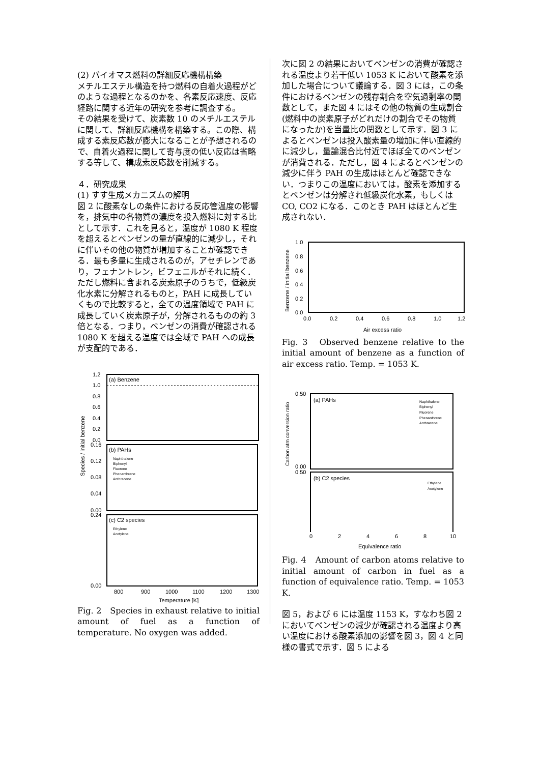(2) バイオマス燃料の詳細反応機構構築
メチルエステル構造を持つ燃料の自着火過程がどのような過程となるのかを、各素反応速度、反応経路に関する近年の研究を参考に調査する。
その結果を受けて、炭素数 10 のメチルエステルに関して、詳細反応機構を構築する。この際、構成する素反応数が膨大になることが予想されるので、自着火過程に関して寄与度の低い反応は省略する等して、構成素反応数を削減する。
４．研究成果
(1) すす生成メカニズムの解明
図 2 に酸素なしの条件における反応管温度の影響を，排気中の各物質の濃度を投入燃料に対する比として示す．これを見ると，温度が 1080 K 程度を超えるとベンゼンの量が直線的に減少し，それに伴いその他の物質が増加することが確認できる．最も多量に生成されるのが，アセチレンであり，フェナントレン，ビフェニルがそれに続く．ただし燃料に含まれる炭素原子のうちで，低級炭化水素に分解されるものと，PAH に成長していくもので比較すると，全ての温度領域で PAH に成長していく炭素原子が，分解されるものの約 3 倍となる．つまり，ベンゼンの消費が確認される 1080 K を超える温度では全域で PAH への成長が支配的である．
(a) Benzene
1.2
1.0
0.8
0.6
0.4
0.2
0.0
(b) PAHs
Naphthalene
Biphenyl
Fluorene
Phenanthrene
Anthracene
0.16
0.12
0.08
0.04
0.00
(c) C2 species
Ethylene
Acetylene
0.24
0.00
800
900
1000
1100
1200
1300
Temperature [K]
Species / initial benzene
Fig. 2　Species in exhaust relative to initial amount of fuel as a function of temperature. No oxygen was added.
次に図 2 の結果においてベンゼンの消費が確認される温度より若干低い 1053 K において酸素を添加した場合について議論する．図 3 には，この条件におけるベンゼンの残存割合を空気過剰率の関数として，また図 4 にはその他の物質の生成割合(燃料中の炭素原子がどれだけの割合でその物質になったか)を当量比の関数として示す．図 3 によるとベンゼンは投入酸素量の増加に伴い直線的に減少し，量論混合比付近でほぼ全てのベンゼンが消費される．ただし，図 4 によるとベンゼンの減少に伴う PAH の生成はほとんど確認できない．つまりこの温度においては，酸素を添加するとベンゼンは分解され低級炭化水素，もしくは CO, CO2 になる．このとき PAH はほとんど生成されない．
1.0
0.8
0.6
0.4
0.2
0.0
0.0
0.2
0.4
0.6
0.8
1.0
1.2
Air excess ratio
Benzene / initial benzene
Fig. 3　Observed benzene relative to the initial amount of benzene as a function of air excess ratio. Temp. = 1053 K.
(a) PAHs
Naphthalene
Biphenyl
Fluorene
Phenanthrene
Anthracene
0.50
0.00
(b) C2 species
Ethylene
Acetylene
0.50
Carbon atm conversion ratio
0
2
4
6
8
10
Equivalence ratio
Fig. 4　Amount of carbon atoms relative to initial amount of carbon in fuel as a function of equivalence ratio. Temp. = 1053 K.
図 5，および 6 には温度 1153 K，すなわち図 2 においてベンゼンの減少が確認される温度より高い温度における酸素添加の影響を図 3，図 4 と同様の書式で示す．図 5 による